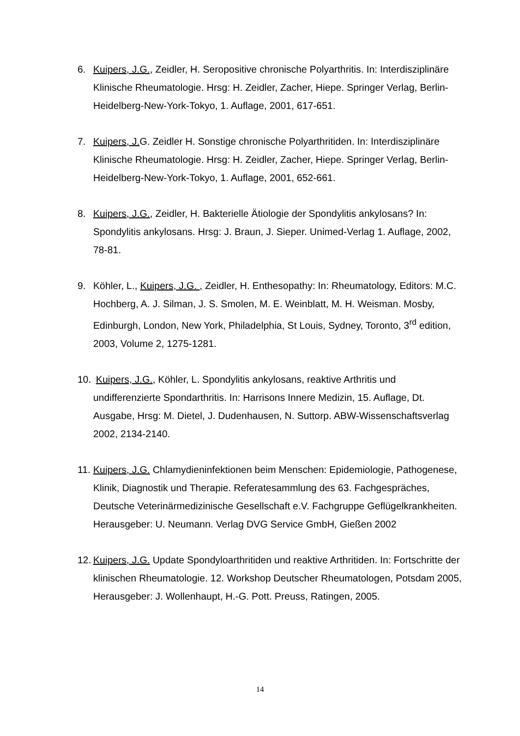6. Kuipers, J.G., Zeidler, H. Seropositive chronische Polyarthritis. In: Interdisziplinäre Klinische Rheumatologie. Hrsg: H. Zeidler, Zacher, Hiepe. Springer Verlag, Berlin-Heidelberg-New-York-Tokyo, 1. Auflage, 2001, 617-651.
7. Kuipers, J. G. Zeidler H. Sonstige chronische Polyarthritiden. In: Interdisziplinäre Klinische Rheumatologie. Hrsg: H. Zeidler, Zacher, Hiepe. Springer Verlag, Berlin-Heidelberg-New-York-Tokyo, 1. Auflage, 2001, 652-661.
8. Kuipers, J.G., Zeidler, H. Bakterielle Ätiologie der Spondylitis ankylosans? In: Spondylitis ankylosans. Hrsg: J. Braun, J. Sieper. Unimed-Verlag 1. Auflage, 2002, 78-81.
9. Köhler, L., Kuipers, J.G. , Zeidler, H. Enthesopathy: In: Rheumatology, Editors: M.C. Hochberg, A. J. Silman, J. S. Smolen, M. E. Weinblatt, M. H. Weisman. Mosby, Edinburgh, London, New York, Philadelphia, St Louis, Sydney, Toronto, 3<sup>rd</sup> edition, 2003, Volume 2, 1275-1281.
10. Kuipers, J.G., Köhler, L. Spondylitis ankylosans, reaktive Arthritis und undifferenzierte Spondarthritis. In: Harrisons Innere Medizin, 15. Auflage, Dt. Ausgabe, Hrsg: M. Dietel, J. Dudenhausen, N. Suttorp. ABW-Wissenschaftsverlag 2002, 2134-2140.
11. Kuipers, J.G. Chlamydieninfektionen beim Menschen: Epidemiologie, Pathogenese, Klinik, Diagnostik und Therapie. Referatesammlung des 63. Fachgespräches, Deutsche Veterinärmedizinische Gesellschaft e.V. Fachgruppe Geflügelkrankheiten. Herausgeber: U. Neumann. Verlag DVG Service GmbH, Gießen 2002
12. Kuipers, J.G. Update Spondyloarthritiden und reaktive Arthritiden. In: Fortschritte der klinischen Rheumatologie. 12. Workshop Deutscher Rheumatologen, Potsdam 2005, Herausgeber: J. Wollenhaupt, H.-G. Pott. Preuss, Ratingen, 2005.
14